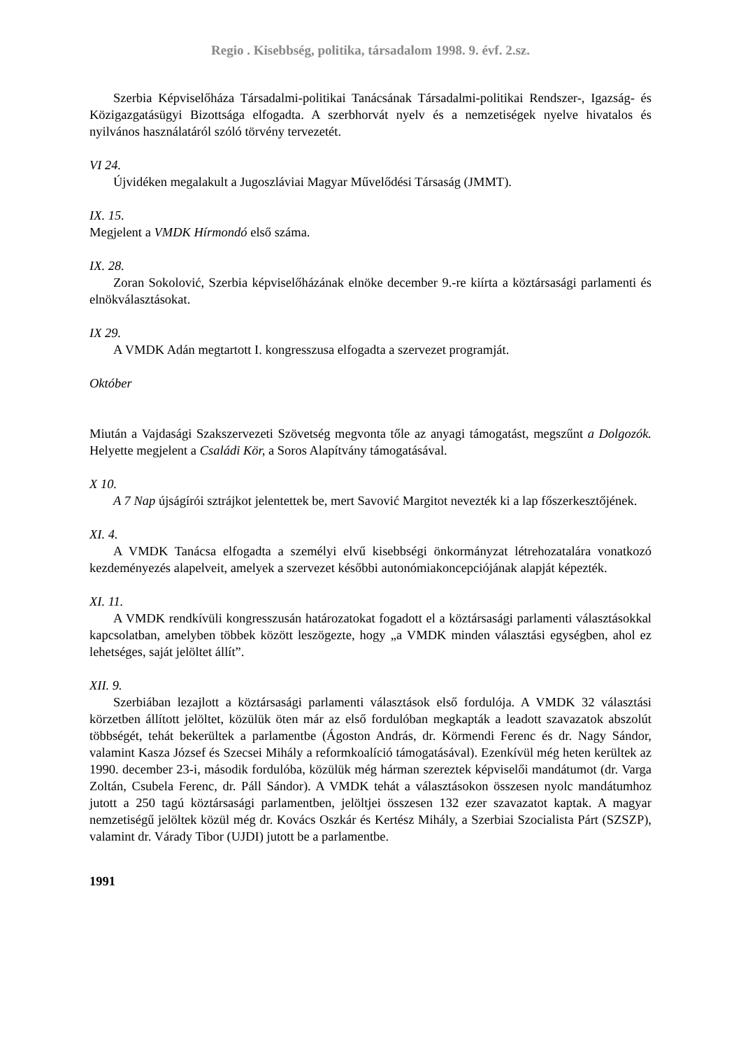Regio . Kisebbség, politika, társadalom 1998. 9. évf. 2.sz.
Szerbia Képviselőháza Társadalmi-politikai Tanácsának Társadalmi-politikai Rendszer-, Igazság- és Közigazgatásügyi Bizottsága elfogadta. A szerbhorvát nyelv és a nemzetiségek nyelve hivatalos és nyilvános használatáról szóló törvény tervezetét.
VI 24.
Újvidéken megalakult a Jugoszláviai Magyar Művelődési Társaság (JMMT).
IX. 15.
Megjelent a VMDK Hírmondó első száma.
IX. 28.
Zoran Sokolović, Szerbia képviselőházának elnöke december 9.-re kiírta a köztársasági parlamenti és elnökválasztásokat.
IX 29.
A VMDK Adán megtartott I. kongresszusa elfogadta a szervezet programját.
Október
Miután a Vajdasági Szakszervezeti Szövetség megvonta tőle az anyagi támogatást, megszűnt a Dolgozók. Helyette megjelent a Családi Kör, a Soros Alapítvány támogatásával.
X 10.
A 7 Nap újságírói sztrájkot jelentettek be, mert Savović Margitot nevezték ki a lap főszerkesztőjének.
XI. 4.
A VMDK Tanácsa elfogadta a személyi elvű kisebbségi önkormányzat létrehozatalára vonatkozó kezdeményezés alapelveit, amelyek a szervezet későbbi autonómiakoncepciójának alapját képezték.
XI. 11.
A VMDK rendkívüli kongresszusán határozatokat fogadott el a köztársasági parlamenti választásokkal kapcsolatban, amelyben többek között leszögezte, hogy „a VMDK minden választási egységben, ahol ez lehetséges, saját jelöltet állít”.
XII. 9.
Szerbiában lezajlott a köztársasági parlamenti választások első fordulója. A VMDK 32 választási körzetben állított jelöltet, közülük öten már az első fordulóban megkapták a leadott szavazatok abszolút többségét, tehát bekerültek a parlamentbe (Ágoston András, dr. Körmendi Ferenc és dr. Nagy Sándor, valamint Kasza József és Szecsei Mihály a reformkoalíció támogatásával). Ezenkívül még heten kerültek az 1990. december 23-i, második fordulóba, közülük még hárman szereztek képviselői mandátumot (dr. Varga Zoltán, Csubela Ferenc, dr. Páll Sándor). A VMDK tehát a választásokon összesen nyolc mandátumhoz jutott a 250 tagú köztársasági parlamentben, jelöltjei összesen 132 ezer szavazatot kaptak. A magyar nemzetiségű jelöltek közül még dr. Kovács Oszkár és Kertész Mihály, a Szerbiai Szocialista Párt (SZSZP), valamint dr. Várady Tibor (UJDI) jutott be a parlamentbe.
1991